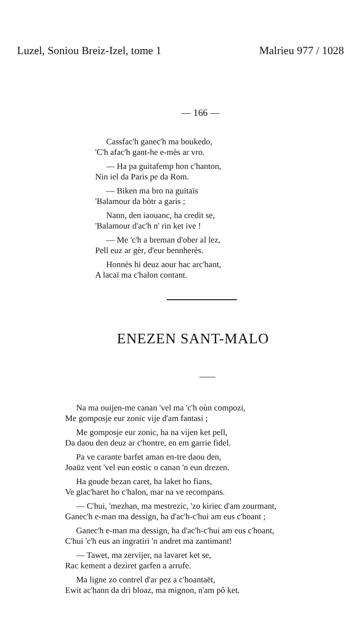Luzel, Soniou Breiz-Izel, tome 1 Malrieu 977 / 1028
— 166 —
Cassfac'h ganec'h ma boukedo,
'C'h afac'h gant-he e-mès ar vro.
— Ha pa guitafemp hon c'hanton,
Nin iel da Paris pe da Rom.
— Biken ma bro na guitaïs
'Balamour da bòtr a garis ;
Nann, den iaouanc, ha credit se,
'Balamour d'ac'h n' rin ket ive !
— Me 'c'h a breman d'ober al lez,
Pell euz ar gèr, d'eur bennherès.
Honnès hi deuz aour hac arc'hant,
A lacaï ma c'halon contant.
ENEZEN SANT-MALO
Na ma ouijen-me canan 'vel ma 'c'h oùn compozi,
Me gomposje eur zonic vije d'am fantasi ;
Me gomposje eur zonic, ha na vijen ket pell,
Da daou den deuz ar c'hontre, en em garrie fidel.
Pa ve carante barfet aman en-tre daou den,
Joaüz vent 'vel eun eostic o canan 'n eun drezen.
Ha goude bezan caret, ha laket ho fians,
Ve glac'haret ho c'halon, mar na ve recompans.
— C'hui, 'mezhan, ma mestrezic, 'zo kiriec d'am zourmant,
Ganec'h e-man ma dessign, ha d'ac'h-c'hui am eus c'hoant ;
Ganec'h e-man ma dessign, ha d'ac'h-c'hui am eus c'hoant,
C'hui 'c'h eus an ingratiri 'n andret ma zantimant!
— Tawet, ma zervijer, na lavaret ket se,
Rac kement a deziret garfen a arrufe.
Ma ligne zo contrel d'ar pez a c'hoantaët,
Ewit ac'hann da dri bloaz, ma mignon, n'am pô ket.